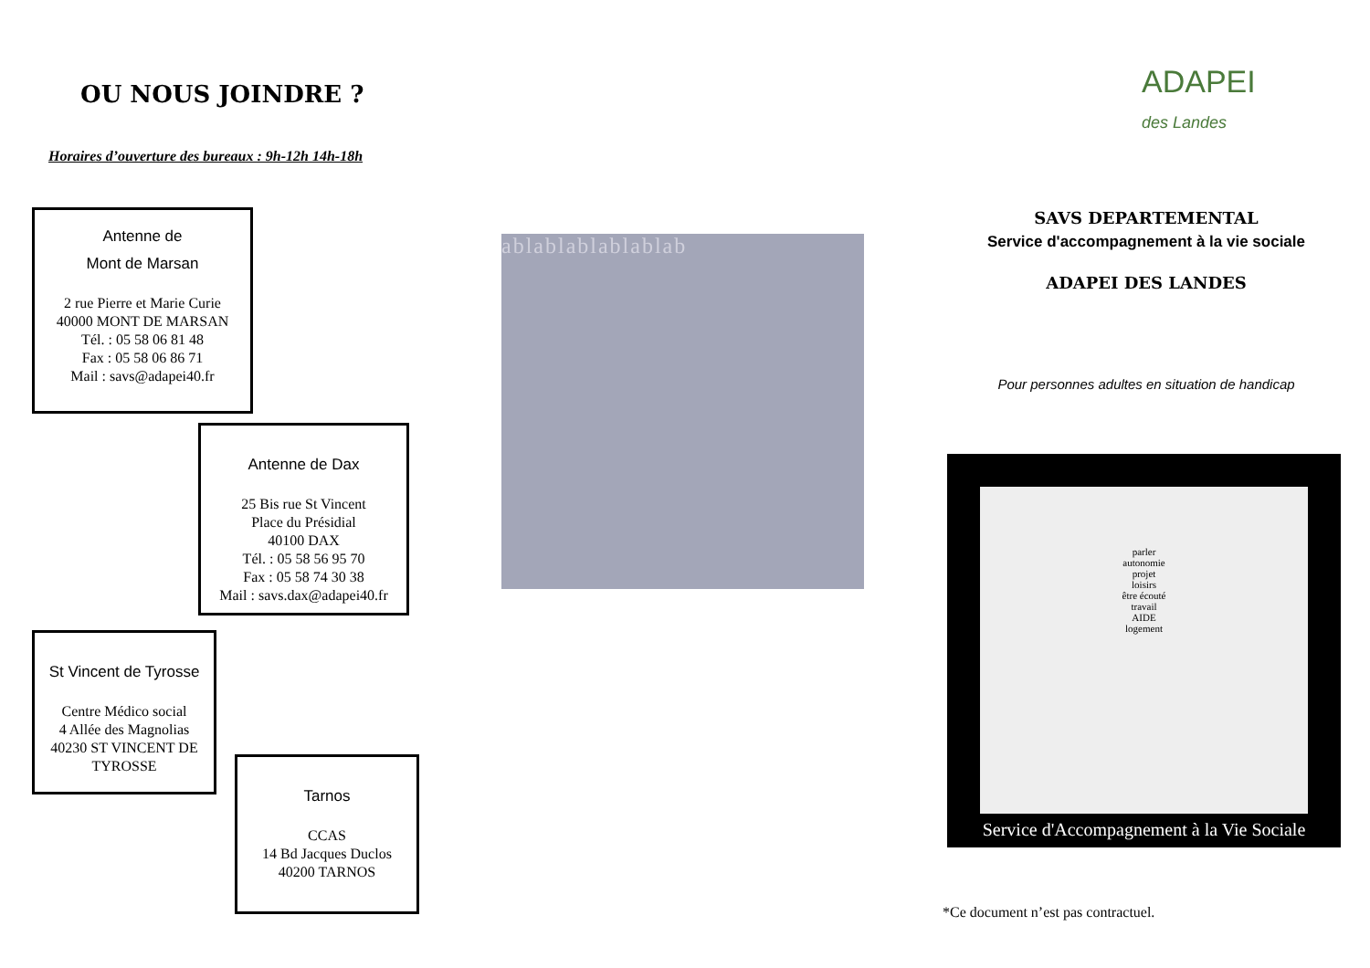OU NOUS JOINDRE ?
ADAPEI
des Landes
Horaires d’ouverture des bureaux : 9h-12h 14h-18h
Antenne de
Mont de Marsan
2 rue Pierre et Marie Curie
40000 MONT DE MARSAN
Tél. : 05 58 06 81 48
Fax : 05 58 06 86 71
Mail : savs@adapei40.fr
Antenne de Dax
25 Bis rue St Vincent
Place du Présidial
40100 DAX
Tél. : 05 58 56 95 70
Fax : 05 58 74 30 38
Mail : savs.dax@adapei40.fr
St Vincent de Tyrosse
Centre Médico social
4 Allée des Magnolias
40230 ST VINCENT DE TYROSSE
Tarnos
CCAS
14 Bd Jacques Duclos
40200 TARNOS
ablablablablablab
SAVS DEPARTEMENTAL
Service d'accompagnement à la vie sociale
ADAPEI DES LANDES
Pour personnes adultes en situation de handicap
parler
autonomie
projet
loisirs
être écouté
travail
AIDE
logement
Service d'Accompagnement à la Vie Sociale
*Ce document n’est pas contractuel.